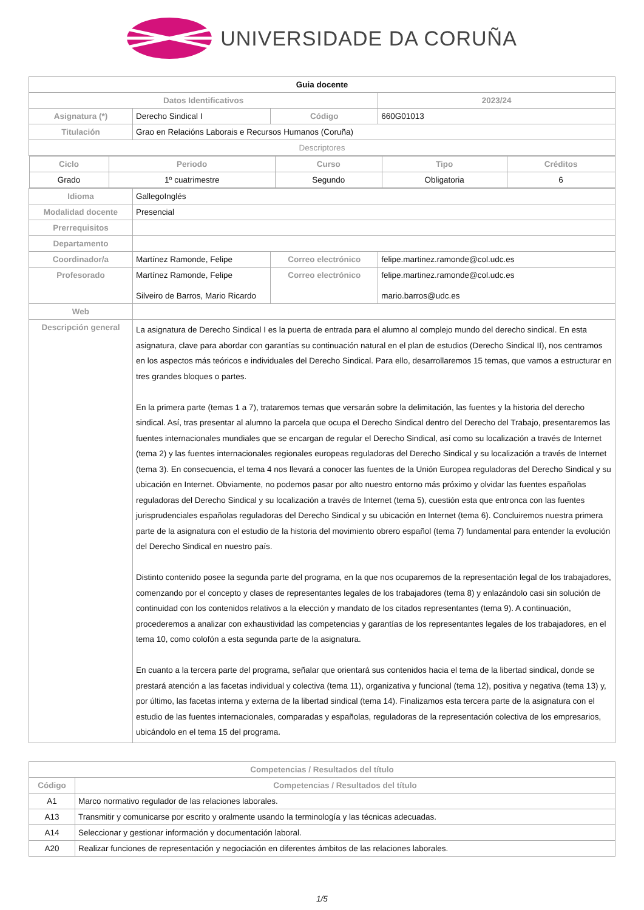UNIVERSIDADE DA CORUÑA
| Guia docente | | | | |
| Datos Identificativos | | | | 2023/24 |
| Asignatura (*) | Derecho Sindical I | | Código | 660G01013 |
| Titulación | Grao en Relacións Laborais e Recursos Humanos (Coruña) | | | |
| Descriptores | | | | |
| / Ciclo / Periodo / Curso / Tipo / Créditos / / --- / --- / --- / --- / --- / / Grado / 1º cuatrimestre / Segundo / Obligatoria / 6 / | | | | |
| Idioma | GallegoInglés | | | |
| Modalidad docente | Presencial | | | |
| Prerrequisitos | | | | |
| Departamento | | | | |
| Coordinador/a | Martínez Ramonde, Felipe | Correo electrónico | | felipe.martinez.ramonde@col.udc.es |
| Profesorado | Martínez Ramonde, Felipe Silveiro de Barros, Mario Ricardo | Correo electrónico | | felipe.martinez.ramonde@col.udc.es mario.barros@udc.es |
| Web | | | | |
| Descripción general | La asignatura de Derecho Sindical I es la puerta de entrada para el alumno al complejo mundo del derecho sindical. En esta asignatura, clave para abordar con garantías su continuación natural en el plan de estudios (Derecho Sindical II), nos centramos en los aspectos más teóricos e individuales del Derecho Sindical. Para ello, desarrollaremos 15 temas, que vamos a estructurar en tres grandes bloques o partes. En la primera parte (temas 1 a 7), trataremos temas que versarán sobre la delimitación, las fuentes y la historia del derecho sindical. Así, tras presentar al alumno la parcela que ocupa el Derecho Sindical dentro del Derecho del Trabajo, presentaremos las fuentes internacionales mundiales que se encargan de regular el Derecho Sindical, así como su localización a través de Internet (tema 2) y las fuentes internacionales regionales europeas reguladoras del Derecho Sindical y su localización a través de Internet (tema 3). En consecuencia, el tema 4 nos llevará a conocer las fuentes de la Unión Europea reguladoras del Derecho Sindical y su ubicación en Internet. Obviamente, no podemos pasar por alto nuestro entorno más próximo y olvidar las fuentes españolas reguladoras del Derecho Sindical y su localización a través de Internet (tema 5), cuestión esta que entronca con las fuentes jurisprudenciales españolas reguladoras del Derecho Sindical y su ubicación en Internet (tema 6). Concluiremos nuestra primera parte de la asignatura con el estudio de la historia del movimiento obrero español (tema 7) fundamental para entender la evolución del Derecho Sindical en nuestro país. Distinto contenido posee la segunda parte del programa, en la que nos ocuparemos de la representación legal de los trabajadores, comenzando por el concepto y clases de representantes legales de los trabajadores (tema 8) y enlazándolo casi sin solución de continuidad con los contenidos relativos a la elección y mandato de los citados representantes (tema 9). A continuación, procederemos a analizar con exhaustividad las competencias y garantías de los representantes legales de los trabajadores, en el tema 10, como colofón a esta segunda parte de la asignatura. En cuanto a la tercera parte del programa, señalar que orientará sus contenidos hacia el tema de la libertad sindical, donde se prestará atención a las facetas individual y colectiva (tema 11), organizativa y funcional (tema 12), positiva y negativa (tema 13) y, por último, las facetas interna y externa de la libertad sindical (tema 14). Finalizamos esta tercera parte de la asignatura con el estudio de las fuentes internacionales, comparadas y españolas, reguladoras de la representación colectiva de los empresarios, ubicándolo en el tema 15 del programa. | | | |
| Competencias / Resultados del título | |
| --- | --- |
| Código | Competencias / Resultados del título |
| A1 | Marco normativo regulador de las relaciones laborales. |
| A13 | Transmitir y comunicarse por escrito y oralmente usando la terminología y las técnicas adecuadas. |
| A14 | Seleccionar y gestionar información y documentación laboral. |
| A20 | Realizar funciones de representación y negociación en diferentes ámbitos de las relaciones laborales. |
1/5